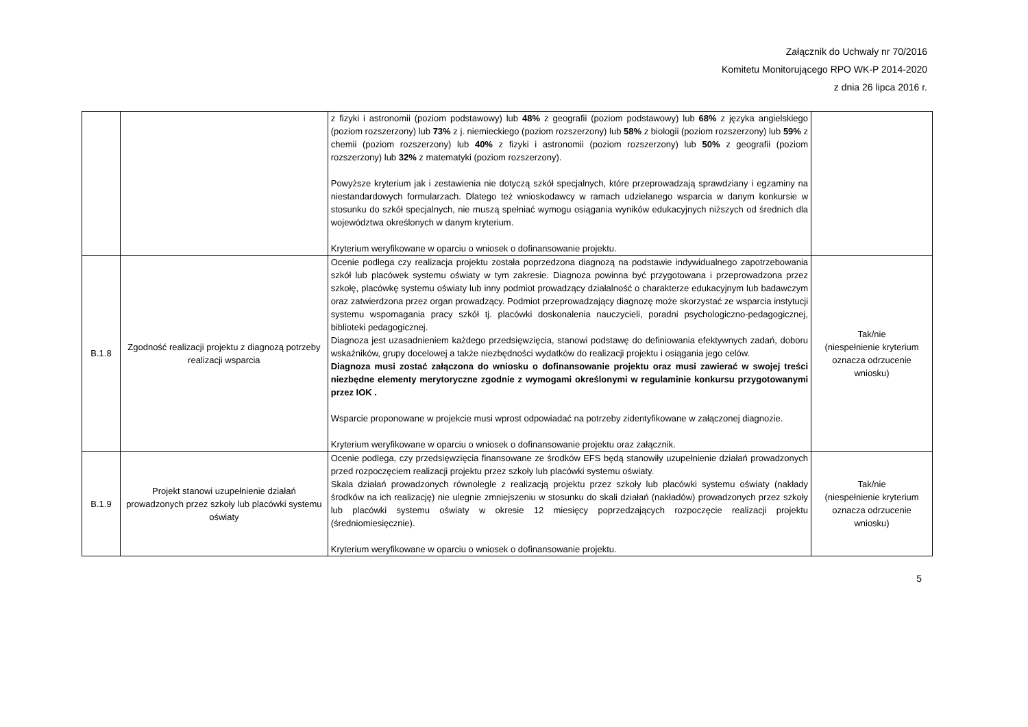Załącznik do Uchwały nr 70/2016
Komitetu Monitorującego RPO WK-P 2014-2020
z dnia 26 lipca 2016 r.
| | | z fizyki i astronomii (poziom podstawowy) lub 48% z geografii (poziom podstawowy) lub 68% z języka angielskiego (poziom rozszerzony) lub 73% z j. niemieckiego (poziom rozszerzony) lub 58% z biologii (poziom rozszerzony) lub 59% z chemii (poziom rozszerzony) lub 40% z fizyki i astronomii (poziom rozszerzony) lub 50% z geografii (poziom rozszerzony) lub 32% z matematyki (poziom rozszerzony). Powyższe kryterium jak i zestawienia nie dotyczą szkół specjalnych, które przeprowadzają sprawdziany i egzaminy na niestandardowych formularzach. Dlatego też wnioskodawcy w ramach udzielanego wsparcia w danym konkursie w stosunku do szkół specjalnych, nie muszą spełniać wymogu osiągania wyników edukacyjnych niższych od średnich dla województwa określonych w danym kryterium. Kryterium weryfikowane w oparciu o wniosek o dofinansowanie projektu. | |
| B.1.8 | Zgodność realizacji projektu z diagnozą potrzeby realizacji wsparcia | Ocenie podlega czy realizacja projektu została poprzedzona diagnozą na podstawie indywidualnego zapotrzebowania szkół lub placówek systemu oświaty w tym zakresie. Diagnoza powinna być przygotowana i przeprowadzona przez szkołę, placówkę systemu oświaty lub inny podmiot prowadzący działalność o charakterze edukacyjnym lub badawczym oraz zatwierdzona przez organ prowadzący. Podmiot przeprowadzający diagnozę może skorzystać ze wsparcia instytucji systemu wspomagania pracy szkół tj. placówki doskonalenia nauczycieli, poradni psychologiczno-pedagogicznej, biblioteki pedagogicznej. Diagnoza jest uzasadnieniem każdego przedsięwzięcia, stanowi podstawę do definiowania efektywnych zadań, doboru wskaźników, grupy docelowej a także niezbędności wydatków do realizacji projektu i osiągania jego celów. Diagnoza musi zostać załączona do wniosku o dofinansowanie projektu oraz musi zawierać w swojej treści niezbędne elementy merytoryczne zgodnie z wymogami określonymi w regulaminie konkursu przygotowanymi przez IOK . Wsparcie proponowane w projekcie musi wprost odpowiadać na potrzeby zidentyfikowane w załączonej diagnozie. Kryterium weryfikowane w oparciu o wniosek o dofinansowanie projektu oraz załącznik. | Tak/nie (niespełnienie kryterium oznacza odrzucenie wniosku) |
| B.1.9 | Projekt stanowi uzupełnienie działań prowadzonych przez szkoły lub placówki systemu oświaty | Ocenie podlega, czy przedsięwzięcia finansowane ze środków EFS będą stanowiły uzupełnienie działań prowadzonych przed rozpoczęciem realizacji projektu przez szkoły lub placówki systemu oświaty. Skala działań prowadzonych równolegle z realizacją projektu przez szkoły lub placówki systemu oświaty (nakłady środków na ich realizację) nie ulegnie zmniejszeniu w stosunku do skali działań (nakładów) prowadzonych przez szkoły lub placówki systemu oświaty w okresie 12 miesięcy poprzedzających rozpoczęcie realizacji projektu (średniomiesięcznie). Kryterium weryfikowane w oparciu o wniosek o dofinansowanie projektu. | Tak/nie (niespełnienie kryterium oznacza odrzucenie wniosku) |
5